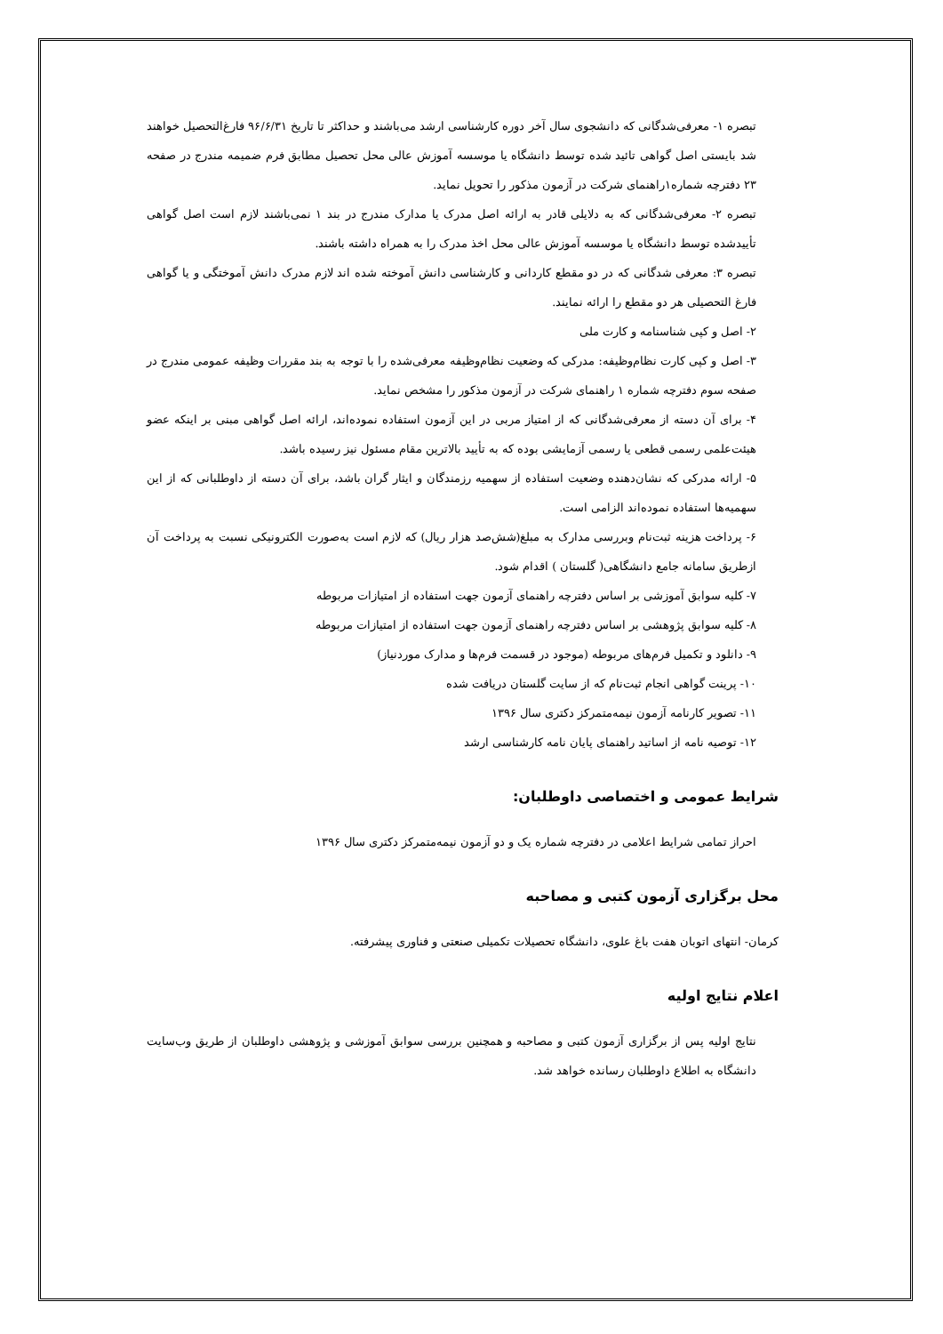تبصره ۱- معرفی‌شدگانی که دانشجوی سال آخر دوره کارشناسی ارشد می‌باشند و حداکثر تا تاریخ ۹۶/۶/۳۱ فارغ‌التحصیل خواهند شد بایستی اصل گواهی تائید شده توسط دانشگاه یا موسسه آموزش عالی محل تحصیل مطابق فرم ضمیمه مندرج در صفحه ۲۳ دفترچه شماره۱راهنمای شرکت در آزمون مذکور را تحویل نماید.
تبصره ۲- معرفی‌شدگانی که به دلایلی قادر به ارائه اصل مدرک یا مدارک مندرج در بند ۱ نمی‌باشند لازم است اصل گواهی تأییدشده توسط دانشگاه یا موسسه آموزش عالی محل اخذ مدرک را به همراه داشته باشند.
تبصره ۳: معرفی شدگانی که در دو مقطع کاردانی و کارشناسی دانش آموخته شده اند لازم مدرک دانش آموختگی و یا گواهی فارغ التحصیلی هر دو مقطع را ارائه نمایند.
۲- اصل و کپی شناسنامه و کارت ملی
۳- اصل و کپی کارت نظام‌وظیفه: مدرکی که وضعیت نظام‌وظیفه معرفی‌شده را با توجه به بند مقررات وظیفه عمومی مندرج در صفحه سوم دفترچه شماره ۱ راهنمای شرکت در آزمون مذکور را مشخص نماید.
۴- برای آن دسته از معرفی‌شدگانی که از امتیاز مربی در این آزمون استفاده نموده‌اند، ارائه اصل گواهی مبنی بر اینکه عضو هیئت‌علمی رسمی قطعی یا رسمی آزمایشی بوده که به تأیید بالاترین مقام مسئول نیز رسیده باشد.
۵- ارائه مدرکی که نشان‌دهنده وضعیت استفاده از سهمیه رزمندگان و ایثار گران باشد، برای آن دسته از داوطلبانی که از این سهمیه‌ها استفاده نموده‌اند الزامی است.
۶- پرداخت هزینه ثبت‌نام وبررسی مدارک به مبلغ(شش‌صد هزار ریال) که لازم است به‌صورت الکترونیکی نسبت به پرداخت آن ازطریق سامانه جامع دانشگاهی( گلستان ) اقدام شود.
۷- کلیه سوابق آموزشی بر اساس دفترچه راهنمای آزمون جهت استفاده از امتیازات مربوطه
۸- کلیه سوابق پژوهشی بر اساس دفترچه راهنمای آزمون جهت استفاده از امتیازات مربوطه
۹- دانلود و تکمیل فرم‌های مربوطه (موجود در قسمت فرم‌ها و مدارک موردنیاز)
۱۰- پرینت گواهی انجام ثبت‌نام که از سایت گلستان دریافت شده
۱۱- تصویر کارنامه آزمون نیمه‌متمرکز دکتری سال ۱۳۹۶
۱۲- توصیه نامه از اساتید راهنمای پایان نامه کارشناسی ارشد
شرایط عمومی و اختصاصی داوطلبان:
احراز تمامی شرایط اعلامی در دفترچه شماره یک و دو آزمون نیمه‌متمرکز دکتری سال ۱۳۹۶
محل برگزاری آزمون کتبی و مصاحبه
کرمان- انتهای اتوبان هفت باغ علوی، دانشگاه تحصیلات تکمیلی صنعتی و فناوری پیشرفته.
اعلام نتایج اولیه
نتایج اولیه پس از برگزاری آزمون کتبی و مصاحبه و همچنین بررسی سوابق آموزشی و پژوهشی داوطلبان از طریق وب‌سایت دانشگاه به اطلاع داوطلبان رسانده خواهد شد.